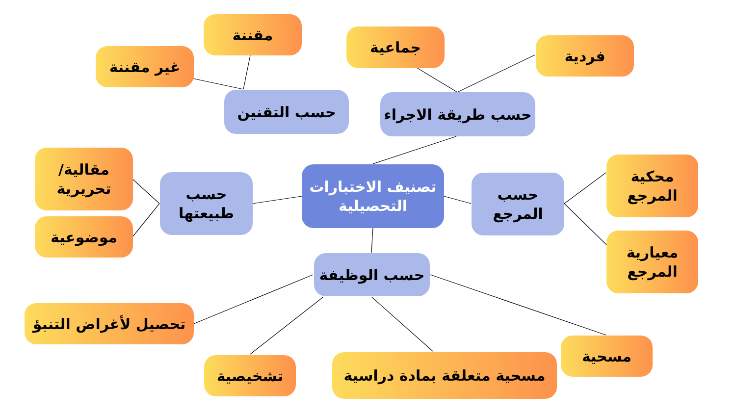تصنيف الاختبارات
التحصيلية
حسب طريقة الاجراء
جماعية
فردية
حسب التقنين
مقننة
غير مقننة
حسب
طبيعتها
مقالية/
تحريرية
موضوعية
حسب
المرجع
محكية
المرجع
معيارية
المرجع
حسب الوظيفة
تحصيل لأغراض التنبؤ
تشخيصية مسحية متعلقة بمادة دراسية
مسحية